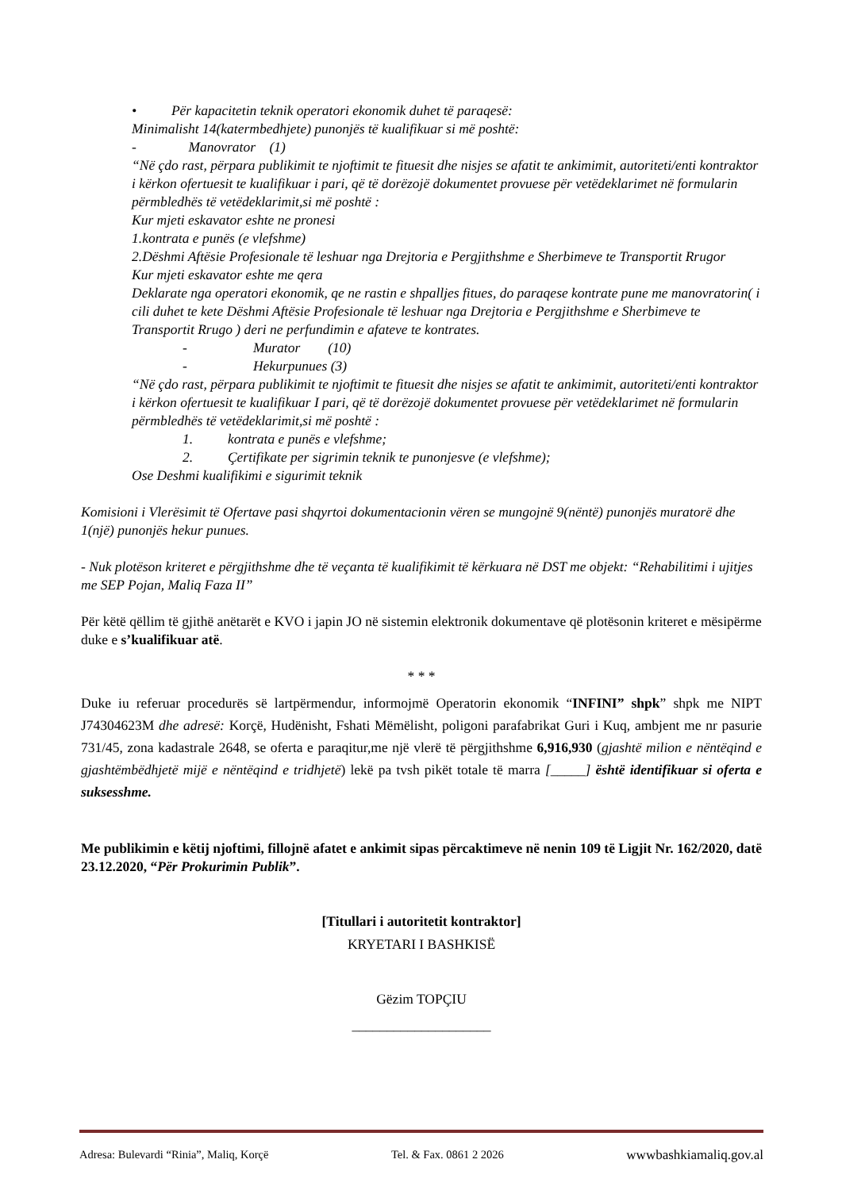• Për kapacitetin teknik operatori ekonomik duhet të paraqesë:
Minimalisht 14(katermbedhjete) punonjës të kualifikuar si më poshtë:
- Manovrator (1)
“Në çdo rast, përpara publikimit te njoftimit te fituesit dhe nisjes se afatit te ankimimit, autoriteti/enti kontraktor i kërkon ofertuesit te kualifikuar i pari, që të dorëzojë dokumentet provuese për vetëdeklarimet në formularin përmbledhës të vetëdeklarimit,si më poshtë :
Kur mjeti eskavator eshte ne pronesi
1.kontrata e punës (e vlefshme)
2.Dëshmi Aftësie Profesionale të leshuar nga Drejtoria e Pergjithshme e Sherbimeve te Transportit Rrugor
Kur mjeti eskavator eshte me qera
Deklarate nga operatori ekonomik, qe ne rastin e shpalljes fitues, do paraqese kontrate pune me manovratorin( i cili duhet te kete Dëshmi Aftësie Profesionale të leshuar nga Drejtoria e Pergjithshme e Sherbimeve te Transportit Rrugo ) deri ne perfundimin e afateve te kontrates.
- Murator (10)
- Hekurpunues (3)
“Në çdo rast, përpara publikimit te njoftimit te fituesit dhe nisjes se afatit te ankimimit, autoriteti/enti kontraktor i kërkon ofertuesit te kualifikuar I pari, që të dorëzojë dokumentet provuese për vetëdeklarimet në formularin përmbledhës të vetëdeklarimit,si më poshtë :
1. kontrata e punës e vlefshme;
2. Çertifikate per sigrimin teknik te punonjesve (e vlefshme);
Ose Deshmi kualifikimi e sigurimit teknik
Komisioni i Vlerësimit të Ofertave pasi shqyrtoi dokumentacionin vëren se mungojnë 9(nëntë) punonjës muratorë dhe 1(një) punonjës hekur punues.
- Nuk plotëson kriteret e përgjithshme dhe të veçanta të kualifikimit të kërkuara në DST me objekt: “Rehabilitimi i ujitjes me SEP Pojan, Maliq Faza II”
Për këtë qëllim të gjithë anëtarët e KVO i japin JO në sistemin elektronik dokumentave që plotësonin kriteret e mësipërme duke e s’kualifikuar atë.
* * *
Duke iu referuar procedurës së lartpërmendur, informojmë Operatorin ekonomik “INFINI” shpk” shpk me NIPT J74304623M dhe adresë: Korçë, Hudënisht, Fshati Mëmëlisht, poligoni parafabrikat Guri i Kuq, ambjent me nr pasurie 731/45, zona kadastrale 2648, se oferta e paraqitur,me një vlerë të përgjithshme 6,916,930 (gjashtë milion e nëntëqind e gjashtëmbëdhjetë mijë e nëntëqind e tridhjetë) lekë pa tvsh pikët totale të marra [_____] është identifikuar si oferta e suksesshme.
Me publikimin e këtij njoftimi, fillojnë afatet e ankimit sipas përcaktimeve në nenin 109 të Ligjit Nr. 162/2020, datë 23.12.2020, “Për Prokurimin Publik”.
[Titullari i autoritetit kontraktor]
KRYETARI I BASHKISË
Gëzim TOPÇIU
____________________
Adresa: Bulevardi “Rinia”, Maliq, Korçë Tel. & Fax. 0861 2 2026 wwwbashkiamaliq.gov.al